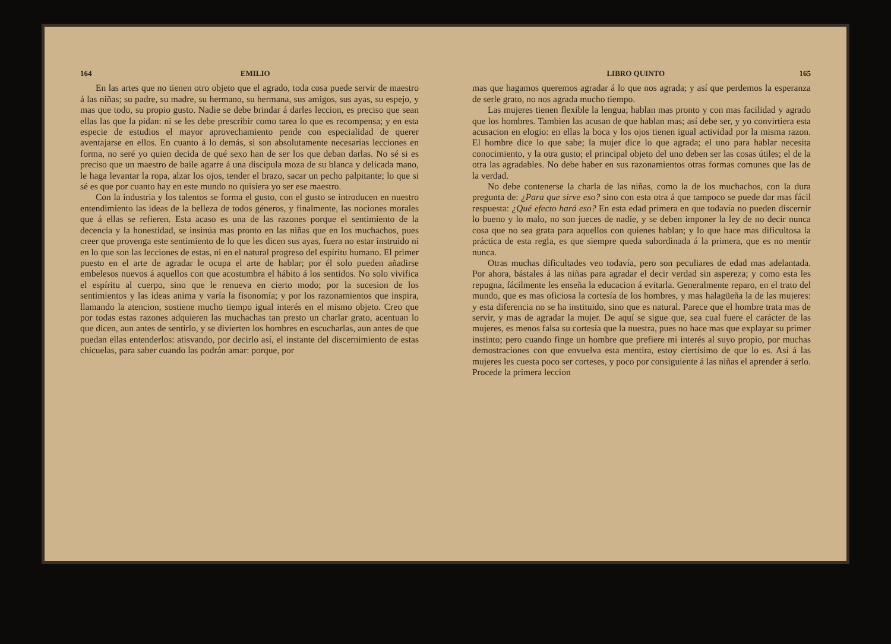164 EMILIO
En las artes que no tienen otro objeto que el agrado, toda cosa puede servir de maestro á las niñas; su padre, su madre, su hermano, su hermana, sus amigos, sus ayas, su espejo, y mas que todo, su propio gusto. Nadie se debe brindar á darles leccion, es preciso que sean ellas las que la pidan: ni se les debe prescribir como tarea lo que es recompensa; y en esta especie de estudios el mayor aprovechamiento pende con especialidad de querer aventajarse en ellos. En cuanto á lo demás, si son absolutamente necesarias lecciones en forma, no seré yo quien decida de qué sexo han de ser los que deban darlas. No sé si es preciso que un maestro de baile agarre á una discípula moza de su blanca y delicada mano, le haga levantar la ropa, alzar los ojos, tender el brazo, sacar un pecho palpitante; lo que si sé es que por cuanto hay en este mundo no quisiera yo ser ese maestro.
Con la industria y los talentos se forma el gusto, con el gusto se introducen en nuestro entendimiento las ideas de la belleza de todos géneros, y finalmente, las nociones morales que á ellas se refieren. Esta acaso es una de las razones porque el sentimiento de la decencia y la honestidad, se insinúa mas pronto en las niñas que en los muchachos, pues creer que provenga este sentimiento de lo que les dicen sus ayas, fuera no estar instruido ni en lo que son las lecciones de estas, ni en el natural progreso del espíritu humano. El primer puesto en el arte de agradar le ocupa el arte de hablar; por él solo pueden añadirse embelesos nuevos á aquellos con que acostumbra el hábito á los sentidos. No solo vivifica el espíritu al cuerpo, sino que le renueva en cierto modo; por la sucesion de los sentimientos y las ideas anima y varía la fisonomía; y por los razonamientos que inspira, llamando la atencion, sostiene mucho tiempo igual interés en el mismo objeto. Creo que por todas estas razones adquieren las muchachas tan presto un charlar grato, acentuan lo que dicen, aun antes de sentirlo, y se divierten los hombres en escucharlas, aun antes de que puedan ellas entenderlos: atisvando, por decirlo así, el instante del discernimiento de estas chicuelas, para saber cuando las podrán amar: porque, por
LIBRO QUINTO 165
mas que hagamos queremos agradar á lo que nos agrada; y así que perdemos la esperanza de serle grato, no nos agrada mucho tiempo.
Las mujeres tienen flexible la lengua; hablan mas pronto y con mas facilidad y agrado que los hombres. Tambien las acusan de que hablan mas; así debe ser, y yo convirtiera esta acusacion en elogio: en ellas la boca y los ojos tienen igual actividad por la misma razon. El hombre dice lo que sabe; la mujer dice lo que agrada; el uno para hablar necesita conocimiento, y la otra gusto; el principal objeto del uno deben ser las cosas útiles; el de la otra las agradables. No debe haber en sus razonamientos otras formas comunes que las de la verdad.
No debe contenerse la charla de las niñas, como la de los muchachos, con la dura pregunta de: ¿Para que sirve eso? sino con esta otra á que tampoco se puede dar mas fácil respuesta: ¿Qué efecto hará eso? En esta edad primera en que todavía no pueden discernir lo bueno y lo malo, no son jueces de nadie, y se deben imponer la ley de no decir nunca cosa que no sea grata para aquellos con quienes hablan; y lo que hace mas dificultosa la práctica de esta regla, es que siempre queda subordinada á la primera, que es no mentir nunca.
Otras muchas dificultades veo todavía, pero son peculiares de edad mas adelantada. Por ahora, bástales á las niñas para agradar el decir verdad sin aspereza; y como esta les repugna, fácilmente les enseña la educacion á evitarla. Generalmente reparo, en el trato del mundo, que es mas oficiosa la cortesía de los hombres, y mas halagüeña la de las mujeres: y esta diferencia no se ha instituido, sino que es natural. Parece que el hombre trata mas de servir, y mas de agradar la mujer. De aquí se sigue que, sea cual fuere el carácter de las mujeres, es menos falsa su cortesía que la nuestra, pues no hace mas que explayar su primer instinto; pero cuando finge un hombre que prefiere mi interés al suyo propio, por muchas demostraciones con que envuelva esta mentira, estoy ciertísimo de que lo es. Así á las mujeres les cuesta poco ser corteses, y poco por consiguiente á las niñas el aprender á serlo. Procede la primera leccion